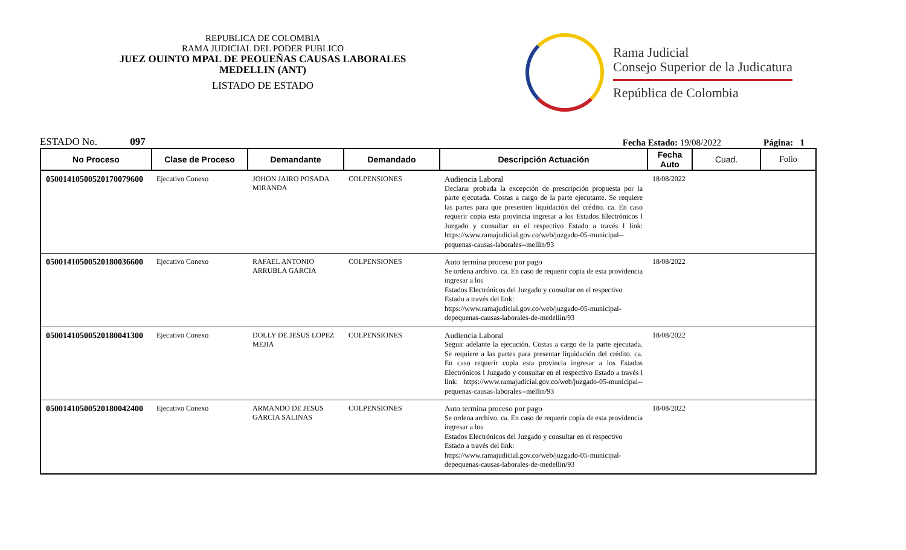REPUBLICA DE COLOMBIA
RAMA JUDICIAL DEL PODER PUBLICO
JUEZ OUINTO MPAL DE PEOUEÑAS CAUSAS LABORALES
MEDELLIN (ANT)
LISTADO DE ESTADO
Rama Judicial
Consejo Superior de la Judicatura
República de Colombia
ESTADO No. 097 Fecha Estado: 19/08/2022 Página: 1
| No Proceso | Clase de Proceso | Demandante | Demandado | Descripción Actuación | Fecha Auto | Cuad. | Folio |
| --- | --- | --- | --- | --- | --- | --- | --- |
| 05001410500520170079600 | Ejecutivo Conexo | JOHON JAIRO POSADA MIRANDA | COLPENSIONES | Audiencia Laboral Declarar probada la excepción de prescripción propuesta por la parte ejecutada. Costas a cargo de la parte ejecutante. Se requiere las partes para que presenten liquidación del crédito. ca. En caso requerir copia esta provincia ingresar a los Estados Electrónicos l Juzgado y consultar en el respectivo Estado a través l link: https://www.ramajudicial.gov.co/web/juzgado-05-municipal--pequenas-causas-laborales--mellin/93 | 18/08/2022 | | |
| 05001410500520180036600 | Ejecutivo Conexo | RAFAEL ANTONIO ARRUBLA GARCIA | COLPENSIONES | Auto termina proceso por pago Se ordena archivo. ca. En caso de requerir copia de esta providencia ingresar a los Estados Electrónicos del Juzgado y consultar en el respectivo Estado a través del link: https://www.ramajudicial.gov.co/web/juzgado-05-municipal-depequenas-causas-laborales-de-medellin/93 | 18/08/2022 | | |
| 05001410500520180041300 | Ejecutivo Conexo | DOLLY DE JESUS LOPEZ MEJIA | COLPENSIONES | Audiencia Laboral Seguir adelante la ejecución. Costas a cargo de la parte ejecutada. Se requiere a las partes para presentar liquidación del crédito. ca. En caso requerir copia esta provincia ingresar a los Estados Electrónicos l Juzgado y consultar en el respectivo Estado a través l link: https://www.ramajudicial.gov.co/web/juzgado-05-municipal--pequenas-causas-laborales--mellin/93 | 18/08/2022 | | |
| 05001410500520180042400 | Ejecutivo Conexo | ARMANDO DE JESUS GARCIA SALINAS | COLPENSIONES | Auto termina proceso por pago Se ordena archivo. ca. En caso de requerir copia de esta providencia ingresar a los Estados Electrónicos del Juzgado y consultar en el respectivo Estado a través del link: https://www.ramajudicial.gov.co/web/juzgado-05-municipal-depequenas-causas-laborales-de-medellin/93 | 18/08/2022 | | |